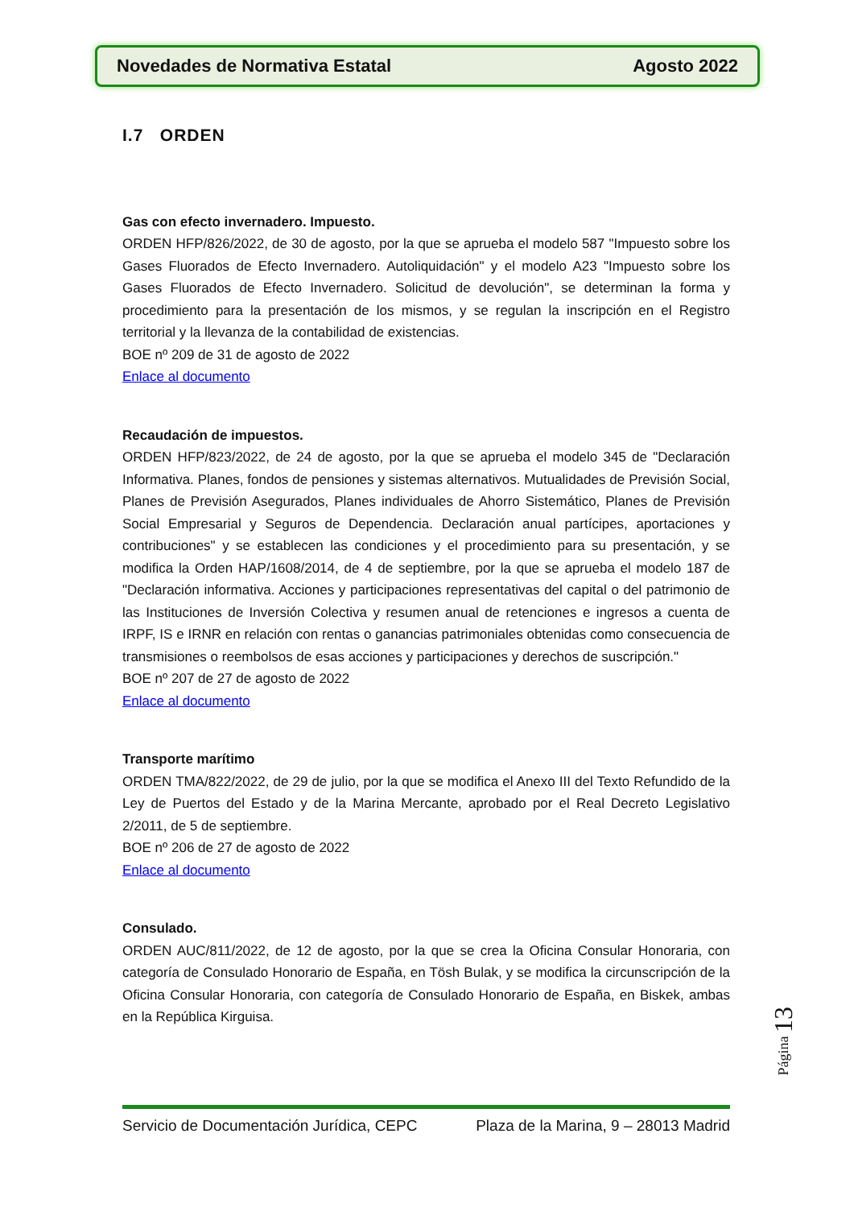Novedades de Normativa Estatal Agosto 2022
I.7 ORDEN
Gas con efecto invernadero. Impuesto.
ORDEN HFP/826/2022, de 30 de agosto, por la que se aprueba el modelo 587 "Impuesto sobre los Gases Fluorados de Efecto Invernadero. Autoliquidación" y el modelo A23 "Impuesto sobre los Gases Fluorados de Efecto Invernadero. Solicitud de devolución", se determinan la forma y procedimiento para la presentación de los mismos, y se regulan la inscripción en el Registro territorial y la llevanza de la contabilidad de existencias.
BOE nº 209 de 31 de agosto de 2022
Enlace al documento
Recaudación de impuestos.
ORDEN HFP/823/2022, de 24 de agosto, por la que se aprueba el modelo 345 de "Declaración Informativa. Planes, fondos de pensiones y sistemas alternativos. Mutualidades de Previsión Social, Planes de Previsión Asegurados, Planes individuales de Ahorro Sistemático, Planes de Previsión Social Empresarial y Seguros de Dependencia. Declaración anual partícipes, aportaciones y contribuciones" y se establecen las condiciones y el procedimiento para su presentación, y se modifica la Orden HAP/1608/2014, de 4 de septiembre, por la que se aprueba el modelo 187 de "Declaración informativa. Acciones y participaciones representativas del capital o del patrimonio de las Instituciones de Inversión Colectiva y resumen anual de retenciones e ingresos a cuenta de IRPF, IS e IRNR en relación con rentas o ganancias patrimoniales obtenidas como consecuencia de transmisiones o reembolsos de esas acciones y participaciones y derechos de suscripción."
BOE nº 207 de 27 de agosto de 2022
Enlace al documento
Transporte marítimo
ORDEN TMA/822/2022, de 29 de julio, por la que se modifica el Anexo III del Texto Refundido de la Ley de Puertos del Estado y de la Marina Mercante, aprobado por el Real Decreto Legislativo 2/2011, de 5 de septiembre.
BOE nº 206 de 27 de agosto de 2022
Enlace al documento
Consulado.
ORDEN AUC/811/2022, de 12 de agosto, por la que se crea la Oficina Consular Honoraria, con categoría de Consulado Honorario de España, en Tösh Bulak, y se modifica la circunscripción de la Oficina Consular Honoraria, con categoría de Consulado Honorario de España, en Biskek, ambas en la República Kirguisa.
Página 13
Servicio de Documentación Jurídica, CEPC Plaza de la Marina, 9 – 28013 Madrid